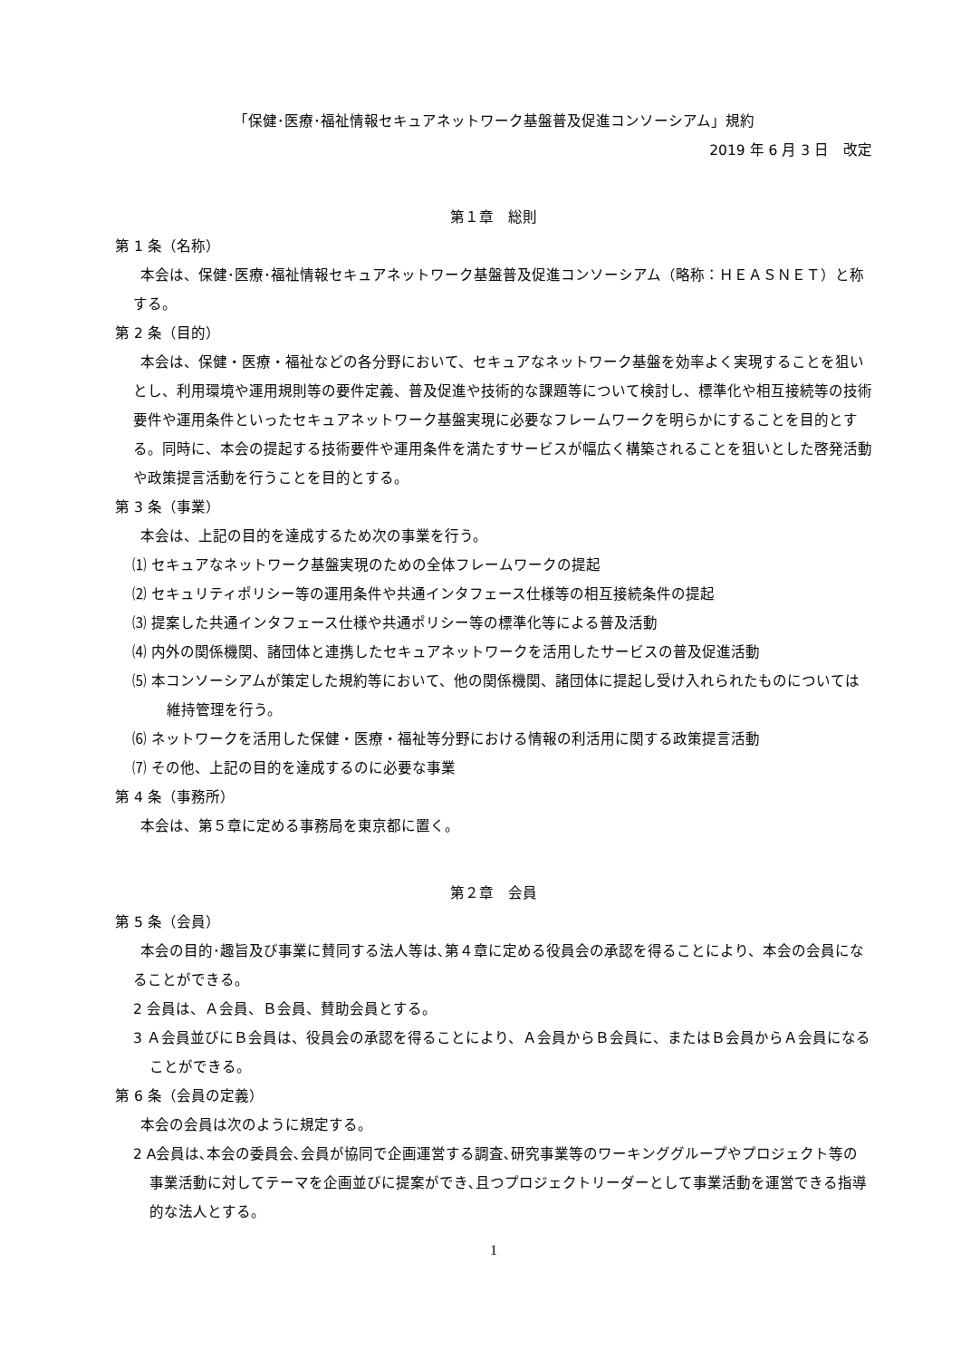「保健･医療･福祉情報セキュアネットワーク基盤普及促進コンソーシアム」規約
2019 年 6 月 3 日　改定
第１章　総則
第 1 条（名称）
本会は、保健･医療･福祉情報セキュアネットワーク基盤普及促進コンソーシアム（略称：ＨＥＡＳＮＥＴ）と称する。
第 2 条（目的）
本会は、保健・医療・福祉などの各分野において、セキュアなネットワーク基盤を効率よく実現することを狙いとし、利用環境や運用規則等の要件定義、普及促進や技術的な課題等について検討し、標準化や相互接続等の技術要件や運用条件といったセキュアネットワーク基盤実現に必要なフレームワークを明らかにすることを目的とする。同時に、本会の提起する技術要件や運用条件を満たすサービスが幅広く構築されることを狙いとした啓発活動や政策提言活動を行うことを目的とする。
第 3 条（事業）
本会は、上記の目的を達成するため次の事業を行う。
⑴ セキュアなネットワーク基盤実現のための全体フレームワークの提起
⑵ セキュリティポリシー等の運用条件や共通インタフェース仕様等の相互接続条件の提起
⑶ 提案した共通インタフェース仕様や共通ポリシー等の標準化等による普及活動
⑷ 内外の関係機関、諸団体と連携したセキュアネットワークを活用したサービスの普及促進活動
⑸ 本コンソーシアムが策定した規約等において、他の関係機関、諸団体に提起し受け入れられたものについては維持管理を行う。
⑹ ネットワークを活用した保健・医療・福祉等分野における情報の利活用に関する政策提言活動
⑺ その他、上記の目的を達成するのに必要な事業
第 4 条（事務所）
本会は、第５章に定める事務局を東京都に置く。
第２章　会員
第 5 条（会員）
本会の目的･趣旨及び事業に賛同する法人等は､第４章に定める役員会の承認を得ることにより、本会の会員になることができる。
2 会員は、Ａ会員、Ｂ会員、賛助会員とする。
3 Ａ会員並びにＢ会員は、役員会の承認を得ることにより、Ａ会員からＢ会員に、またはＢ会員からＡ会員になることができる。
第 6 条（会員の定義）
本会の会員は次のように規定する。
2 A会員は､本会の委員会､会員が協同で企画運営する調査､研究事業等のワーキンググループやプロジェクト等の事業活動に対してテーマを企画並びに提案ができ､且つプロジェクトリーダーとして事業活動を運営できる指導的な法人とする。
1